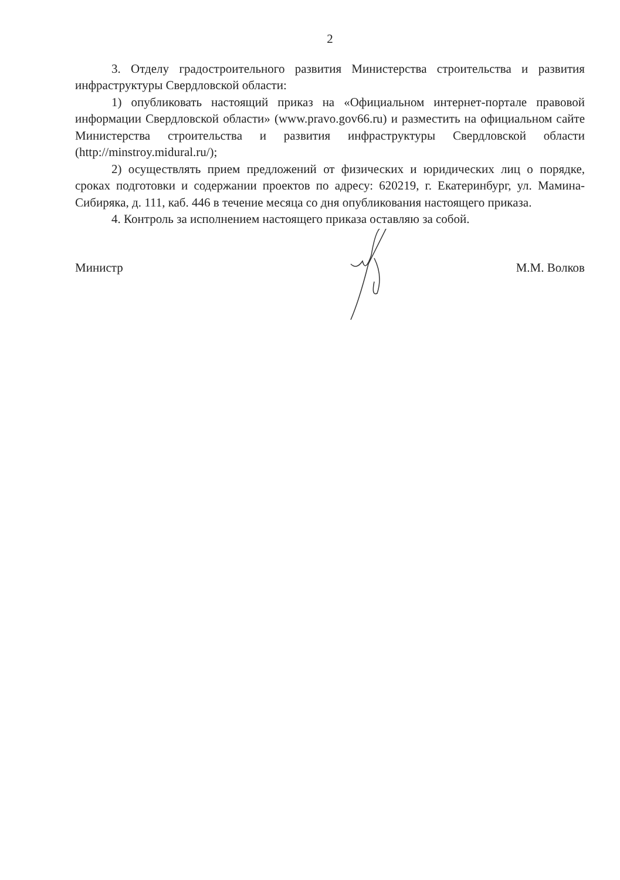2
3. Отделу градостроительного развития Министерства строительства и развития инфраструктуры Свердловской области:
1) опубликовать настоящий приказ на «Официальном интернет-портале правовой информации Свердловской области» (www.pravo.gov66.ru) и разместить на официальном сайте Министерства строительства и развития инфраструктуры Свердловской области (http://minstroy.midural.ru/);
2) осуществлять прием предложений от физических и юридических лиц о порядке, сроках подготовки и содержании проектов по адресу: 620219, г. Екатеринбург, ул. Мамина-Сибиряка, д. 111, каб. 446 в течение месяца со дня опубликования настоящего приказа.
4. Контроль за исполнением настоящего приказа оставляю за собой.
Министр М.М. Волков